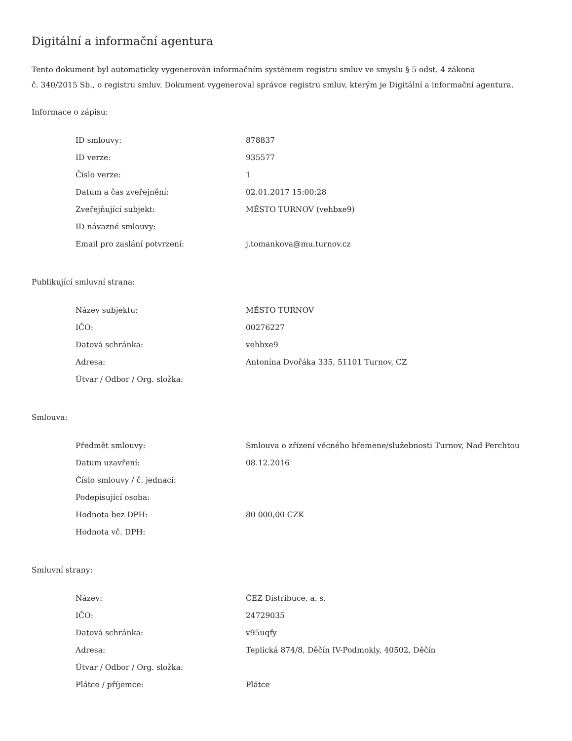Digitální a informační agentura
Tento dokument byl automaticky vygenerován informačním systémem registru smluv ve smyslu § 5 odst. 4 zákona
č. 340/2015 Sb., o registru smluv. Dokument vygeneroval správce registru smluv, kterým je Digitální a informační agentura.
Informace o zápisu:
| ID smlouvy: | 878837 |
| ID verze: | 935577 |
| Číslo verze: | 1 |
| Datum a čas zveřejnění: | 02.01.2017 15:00:28 |
| Zveřejňující subjekt: | MĚSTO TURNOV (vehbxe9) |
| ID návazné smlouvy: | |
| Email pro zaslání potvrzení: | j.tomankova@mu.turnov.cz |
Publikující smluvní strana:
| Název subjektu: | MĚSTO TURNOV |
| IČO: | 00276227 |
| Datová schránka: | vehbxe9 |
| Adresa: | Antonína Dvořáka 335, 51101 Turnov, CZ |
| Útvar / Odbor / Org. složka: | |
Smlouva:
| Předmět smlouvy: | Smlouva o zřízení věcného břemene/služebnosti Turnov, Nad Perchtou |
| Datum uzavření: | 08.12.2016 |
| Číslo smlouvy / č. jednací: | |
| Podepisující osoba: | |
| Hodnota bez DPH: | 80 000,00 CZK |
| Hodnota vč. DPH: | |
Smluvní strany:
| Název: | ČEZ Distribuce, a. s. |
| IČO: | 24729035 |
| Datová schránka: | v95uqfy |
| Adresa: | Teplická 874/8, Děčín IV-Podmokly, 40502, Děčín |
| Útvar / Odbor / Org. složka: | |
| Plátce / příjemce: | Plátce |